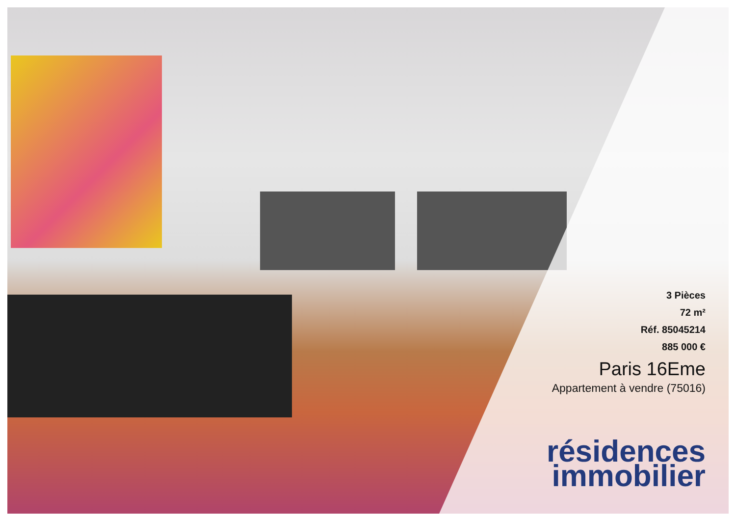3 Pièces
72 m²
Réf. 85045214
885 000 €
Paris 16Eme
Appartement à vendre (75016)
résidences
immobilier